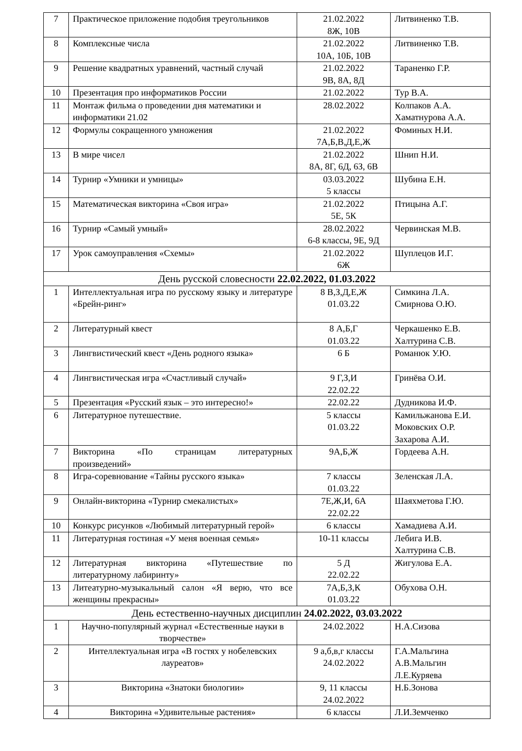| 7 | Практическое приложение подобия треугольников | 21.02.2022 8Ж, 10В | Литвиненко Т.В. |
| 8 | Комплексные числа | 21.02.2022 10А, 10Б, 10В | Литвиненко Т.В. |
| 9 | Решение квадратных уравнений, частный случай | 21.02.2022 9В, 8А, 8Д | Тараненко Г.Р. |
| 10 | Презентация про информатиков России | 21.02.2022 | Тур В.А. |
| 11 | Монтаж фильма о проведении дня математики и информатики 21.02 | 28.02.2022 | Колпаков А.А. Хаматнурова А.А. |
| 12 | Формулы сокращенного умножения | 21.02.2022 7А,Б,В,Д,Е,Ж | Фоминых Н.И. |
| 13 | В мире чисел | 21.02.2022 8А, 8Г, 6Д, 6З, 6В | Шнип Н.И. |
| 14 | Турнир «Умники и умницы» | 03.03.2022 5 классы | Шубина Е.Н. |
| 15 | Математическая викторина «Своя игра» | 21.02.2022 5Е, 5К | Птицына А.Г. |
| 16 | Турнир «Самый умный» | 28.02.2022 6-8 классы, 9Е, 9Д | Червинская М.В. |
| 17 | Урок самоуправления «Схемы» | 21.02.2022 6Ж | Шуплецов И.Г. |
| День русской словесности 22.02.2022, 01.03.2022 | | | |
| 1 | Интеллектуальная игра по русскому языку и литературе «Брейн-ринг» | 8 В,З,Д,Е,Ж 01.03.22 | Симкина Л.А. Смирнова О.Ю. |
| 2 | Литературный квест | 8 А,Б,Г 01.03.22 | Черкашенко Е.В. Халтурина С.В. |
| 3 | Лингвистический квест «День родного языка» | 6 Б | Романюк У.Ю. |
| 4 | Лингвистическая игра «Счастливый случай» | 9 Г,З,И 22.02.22 | Гринёва О.И. |
| 5 | Презентация «Русский язык – это интересно!» | 22.02.22 | Дудникова И.Ф. |
| 6 | Литературное путешествие. | 5 классы 01.03.22 | Камильжанова Е.И. Моковских О.Р. Захарова А.И. |
| 7 | Викторина «По страницам литературных произведений» | 9А,Б,Ж | Гордеева А.Н. |
| 8 | Игра-соревнование «Тайны русского языка» | 7 классы 01.03.22 | Зеленская Л.А. |
| 9 | Онлайн-викторина «Турнир смекалистых» | 7Е,Ж,И, 6А 22.02.22 | Шаяхметова Г.Ю. |
| 10 | Конкурс рисунков «Любимый литературный герой» | 6 классы | Хамадиева А.И. |
| 11 | Литературная гостиная «У меня военная семья» | 10-11 классы | Лебига И.В. Халтурина С.В. |
| 12 | Литературная викторина «Путешествие по литературному лабиринту» | 5 Д 22.02.22 | Жигулова Е.А. |
| 13 | Литеатурно-музыкальный салон «Я верю, что все женщины прекрасны» | 7А,Б,З,К 01.03.22 | Обухова О.Н. |
| День естественно-научных дисциплин 24.02.2022, 03.03.2022 | | | |
| 1 | Научно-популярный журнал «Естественные науки в творчестве» | 24.02.2022 | Н.А.Сизова |
| 2 | Интеллектуальная игра «В гостях у нобелевских лауреатов» | 9 а,б,в,г классы 24.02.2022 | Г.А.Мальгина А.В.Мальгин Л.Е.Куряева |
| 3 | Викторина «Знатоки биологии» | 9, 11 классы 24.02.2022 | Н.Б.Зонова |
| 4 | Викторина «Удивительные растения» | 6 классы | Л.И.Земченко |